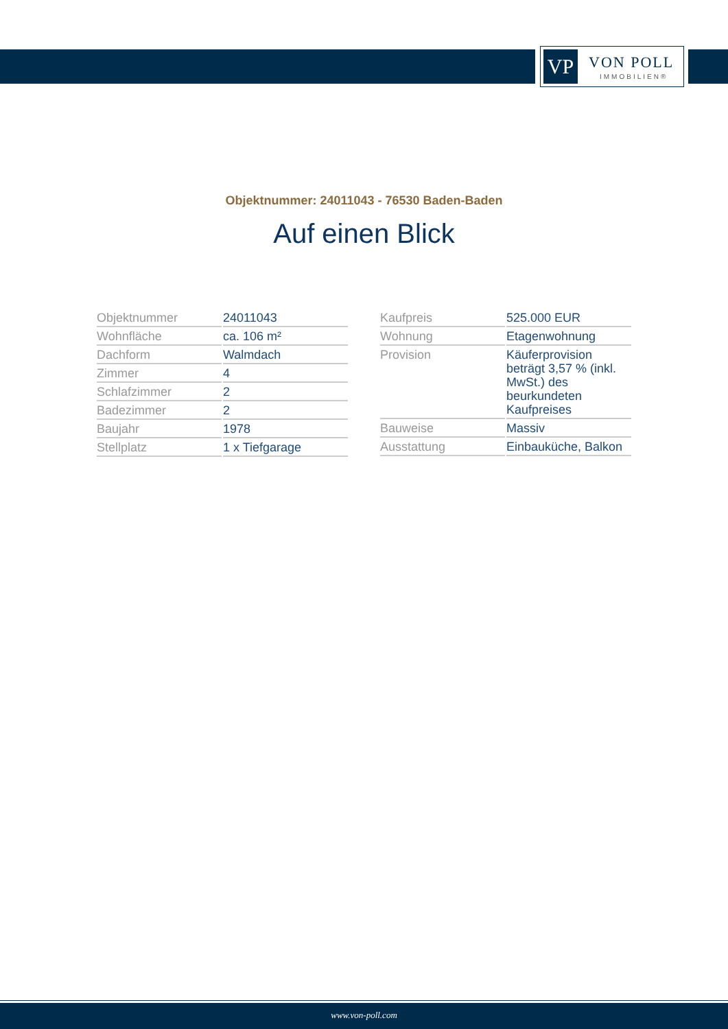VP VON POLL
IMMOBILIEN®
Objektnummer: 24011043 - 76530 Baden-Baden
Auf einen Blick
| Objektnummer | 24011043 |
| Wohnfläche | ca. 106 m² |
| Dachform | Walmdach |
| Zimmer | 4 |
| Schlafzimmer | 2 |
| Badezimmer | 2 |
| Baujahr | 1978 |
| Stellplatz | 1 x Tiefgarage |
| Kaufpreis | 525.000 EUR |
| Wohnung | Etagenwohnung |
| Provision | Käuferprovision beträgt 3,57 % (inkl. MwSt.) des beurkundeten Kaufpreises |
| Bauweise | Massiv |
| Ausstattung | Einbauküche, Balkon |
www.von-poll.com